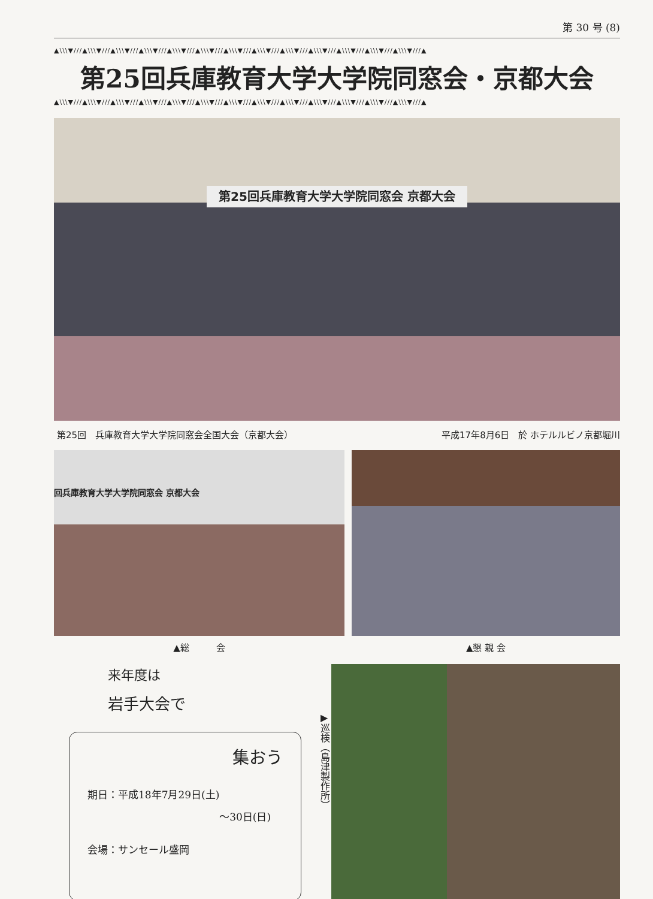第 30 号 (8)
▲\\\▼///▲\\\▼///▲\\\▼///▲\\\▼///▲\\\▼///▲\\\▼///▲\\\▼///▲\\\▼///▲\\\▼///▲\\\▼///▲\\\▼///▲\\\▼///▲\\\▼///▲
第25回兵庫教育大学大学院同窓会・京都大会
▲\\\▼///▲\\\▼///▲\\\▼///▲\\\▼///▲\\\▼///▲\\\▼///▲\\\▼///▲\\\▼///▲\\\▼///▲\\\▼///▲\\\▼///▲\\\▼///▲\\\▼///▲
第25回兵庫教育大学大学院同窓会 京都大会
第25回　兵庫教育大学大学院同窓会全国大会（京都大会） 平成17年8月6日　於 ホテルルビノ京都堀川
回兵庫教育大学大学院同窓会 京都大会
▲総　　　会
▲懇 親 会
来年度は
岩手大会で
集おう
期日：平成18年7月29日(土)
～30日(日)
会場：サンセール盛岡
▶巡検（島津製作所）